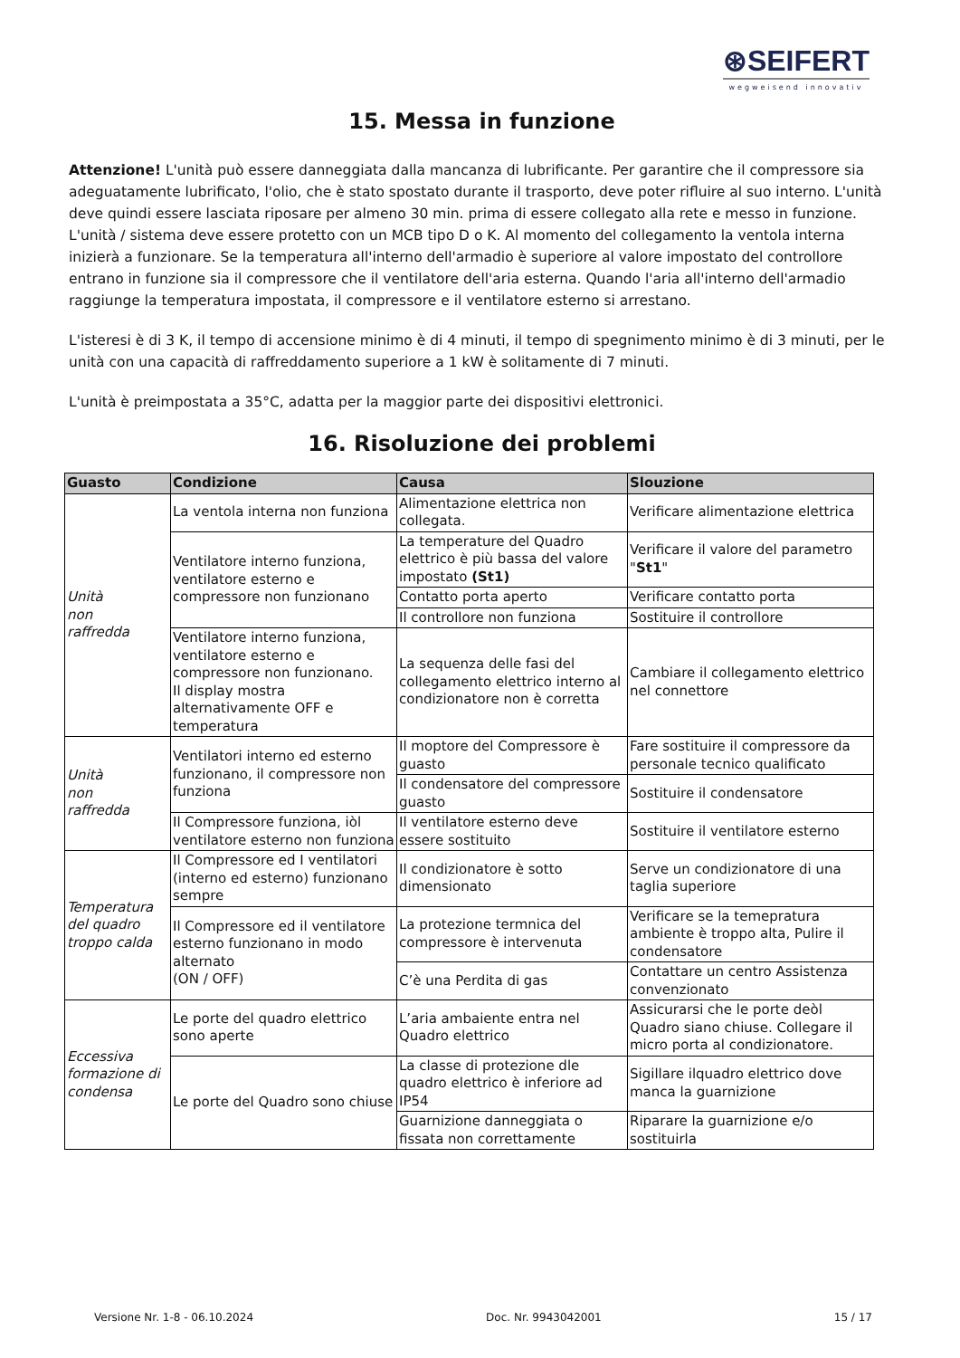⊛SEIFERT
wegweisend innovativ
15. Messa in funzione
Attenzione! L'unità può essere danneggiata dalla mancanza di lubrificante. Per garantire che il compressore sia adeguatamente lubrificato, l'olio, che è stato spostato durante il trasporto, deve poter rifluire al suo interno. L'unità deve quindi essere lasciata riposare per almeno 30 min. prima di essere collegato alla rete e messo in funzione. L'unità / sistema deve essere protetto con un MCB tipo D o K. Al momento del collegamento la ventola interna inizierà a funzionare. Se la temperatura all'interno dell'armadio è superiore al valore impostato del controllore entrano in funzione sia il compressore che il ventilatore dell'aria esterna. Quando l'aria all'interno dell'armadio raggiunge la temperatura impostata, il compressore e il ventilatore esterno si arrestano.
L'isteresi è di 3 K, il tempo di accensione minimo è di 4 minuti, il tempo di spegnimento minimo è di 3 minuti, per le unità con una capacità di raffreddamento superiore a 1 kW è solitamente di 7 minuti.
L'unità è preimpostata a 35°C, adatta per la maggior parte dei dispositivi elettronici.
16. Risoluzione dei problemi
| Guasto | Condizione | Causa | Slouzione |
| --- | --- | --- | --- |
| Unità non raffredda | La ventola interna non funziona | Alimentazione elettrica non collegata. | Verificare alimentazione elettrica |
| | Ventilatore interno funziona, ventilatore esterno e compressore non funzionano | La temperature del Quadro elettrico è più bassa del valore impostato (St1) | Verificare il valore del parametro " St1 " |
| | | Contatto porta aperto | Verificare contatto porta |
| | | Il controllore non funziona | Sostituire il controllore |
| | Ventilatore interno funziona, ventilatore esterno e compressore non funzionano. Il display mostra alternativamente OFF e temperatura | La sequenza delle fasi del collegamento elettrico interno al condizionatore non è corretta | Cambiare il collegamento elettrico nel connettore |
| Unità non raffredda | Ventilatori interno ed esterno funzionano, il compressore non funziona | Il moptore del Compressore è guasto | Fare sostituire il compressore da personale tecnico qualificato |
| | | Il condensatore del compressore guasto | Sostituire il condensatore |
| | Il Compressore funziona, iòl ventilatore esterno non funziona | Il ventilatore esterno deve essere sostituito | Sostituire il ventilatore esterno |
| Temperatura del quadro troppo calda | Il Compressore ed I ventilatori (interno ed esterno) funzionano sempre | Il condizionatore è sotto dimensionato | Serve un condizionatore di una taglia superiore |
| | Il Compressore ed il ventilatore esterno funzionano in modo alternato (ON / OFF) | La protezione termnica del compressore è intervenuta | Verificare se la temepratura ambiente è troppo alta, Pulire il condensatore |
| | | C’è una Perdita di gas | Contattare un centro Assistenza convenzionato |
| Eccessiva formazione di condensa | Le porte del quadro elettrico sono aperte | L’aria ambaiente entra nel Quadro elettrico | Assicurarsi che le porte deòl Quadro siano chiuse. Collegare il micro porta al condizionatore. |
| | Le porte del Quadro sono chiuse | La classe di protezione dle quadro elettrico è inferiore ad IP54 | Sigillare ilquadro elettrico dove manca la guarnizione |
| | | Guarnizione danneggiata o fissata non correttamente | Riparare la guarnizione e/o sostituirla |
Versione Nr. 1-8 - 06.10.2024 Doc. Nr. 9943042001 15 / 17